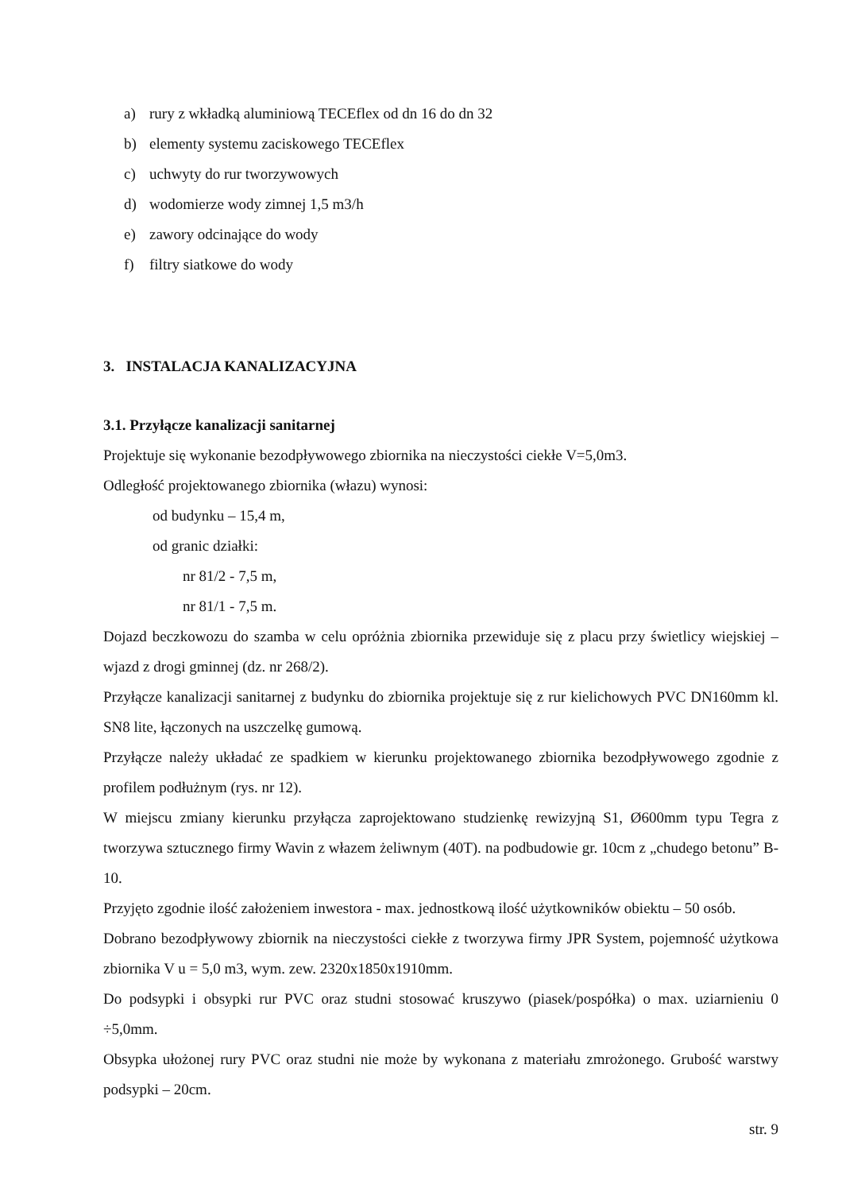a) rury z wkładką aluminiową TECEflex od dn 16 do dn 32
b) elementy systemu zaciskowego TECEflex
c) uchwyty do rur tworzywowych
d) wodomierze wody zimnej 1,5 m3/h
e) zawory odcinające do wody
f) filtry siatkowe do wody
3. INSTALACJA KANALIZACYJNA
3.1. Przyłącze kanalizacji sanitarnej
Projektuje się wykonanie bezodpływowego zbiornika na nieczystości ciekłe V=5,0m3.
Odległość projektowanego zbiornika (włazu) wynosi:
od budynku – 15,4 m,
od granic działki:
nr 81/2 - 7,5 m,
nr 81/1 - 7,5 m.
Dojazd beczkowozu do szamba w celu opróżnia zbiornika przewiduje się z placu przy świetlicy wiejskiej – wjazd z drogi gminnej (dz. nr 268/2).
Przyłącze kanalizacji sanitarnej z budynku do zbiornika projektuje się z rur kielichowych PVC DN160mm kl. SN8 lite, łączonych na uszczelkę gumową.
Przyłącze należy układać ze spadkiem w kierunku projektowanego zbiornika bezodpływowego zgodnie z profilem podłużnym (rys. nr 12).
W miejscu zmiany kierunku przyłącza zaprojektowano studzienkę rewizyjną S1, Ø600mm typu Tegra z tworzywa sztucznego firmy Wavin z włazem żeliwnym (40T). na podbudowie gr. 10cm z „chudego betonu” B-10.
Przyjęto zgodnie ilość założeniem inwestora - max. jednostkową ilość użytkowników obiektu – 50 osób.
Dobrano bezodpływowy zbiornik na nieczystości ciekłe z tworzywa firmy JPR System, pojemność użytkowa zbiornika V u = 5,0 m3, wym. zew. 2320x1850x1910mm.
Do podsypki i obsypki rur PVC oraz studni stosować kruszywo (piasek/pospółka) o max. uziarnieniu 0 ÷5,0mm.
Obsypka ułożonej rury PVC oraz studni nie może by wykonana z materiału zmrożonego. Grubość warstwy podsypki – 20cm.
str. 9